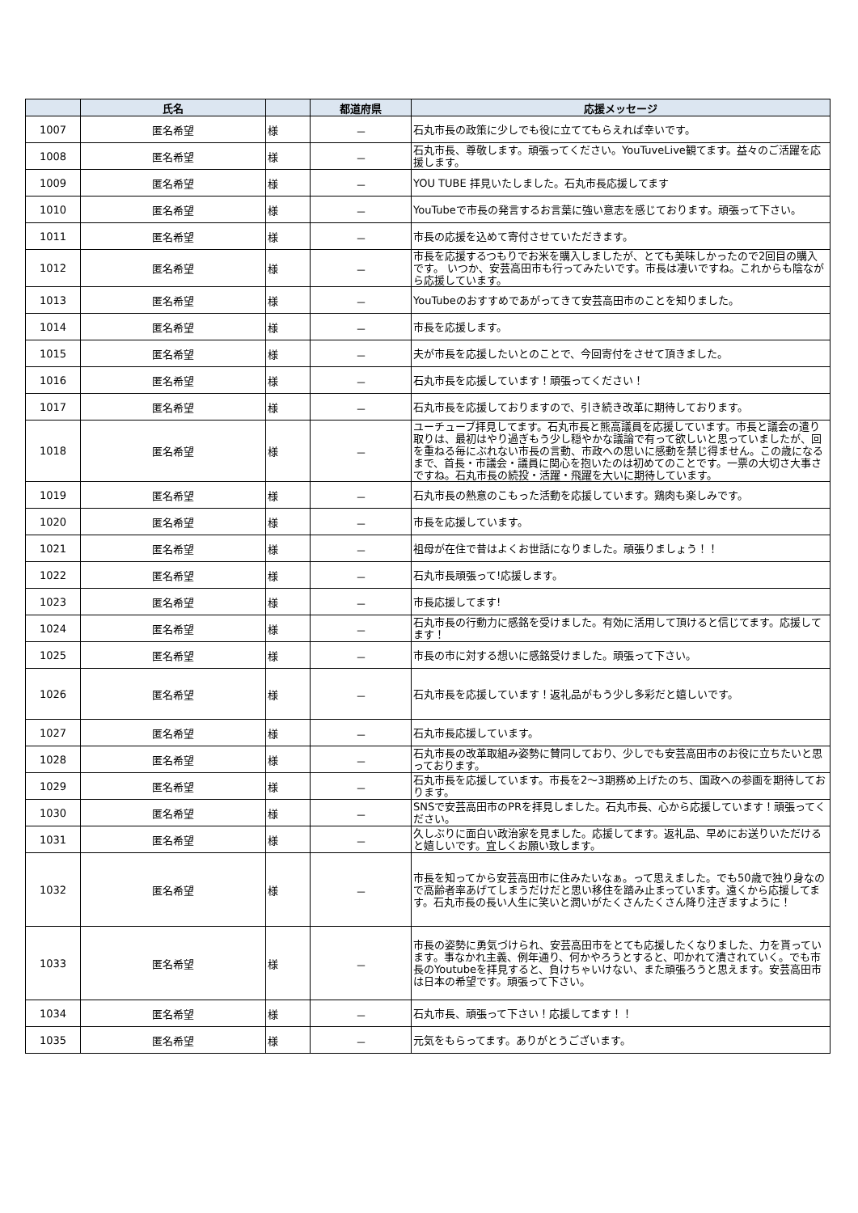| | 氏名 | | 都道府県 | 応援メッセージ |
| --- | --- | --- | --- | --- |
| 1007 | 匿名希望 | 様 | － | 石丸市長の政策に少しでも役に立ててもらえれば幸いです。 |
| 1008 | 匿名希望 | 様 | － | 石丸市長、尊敬します。頑張ってください。YouTuveLive観てます。益々のご活躍を応援します。 |
| 1009 | 匿名希望 | 様 | － | YOU TUBE 拝見いたしました。石丸市長応援してます |
| 1010 | 匿名希望 | 様 | － | YouTubeで市長の発言するお言葉に強い意志を感じております。頑張って下さい。 |
| 1011 | 匿名希望 | 様 | － | 市長の応援を込めて寄付させていただきます。 |
| 1012 | 匿名希望 | 様 | － | 市長を応援するつもりでお米を購入しましたが、とても美味しかったので2回目の購入です。 いつか、安芸高田市も行ってみたいです。市長は凄いですね。これからも陰ながら応援しています。 |
| 1013 | 匿名希望 | 様 | － | YouTubeのおすすめであがってきて安芸高田市のことを知りました。 |
| 1014 | 匿名希望 | 様 | － | 市長を応援します。 |
| 1015 | 匿名希望 | 様 | － | 夫が市長を応援したいとのことで、今回寄付をさせて頂きました。 |
| 1016 | 匿名希望 | 様 | － | 石丸市長を応援しています！頑張ってください！ |
| 1017 | 匿名希望 | 様 | － | 石丸市長を応援しておりますので、引き続き改革に期待しております。 |
| 1018 | 匿名希望 | 様 | － | ユーチューブ拝見してます。石丸市長と熊高議員を応援しています。市長と議会の遣り取りは、最初はやり過ぎもう少し穏やかな議論で有って欲しいと思っていましたが、回を重ねる毎にぶれない市長の言動、市政への思いに感動を禁じ得ません。この歳になるまで、首長・市議会・議員に関心を抱いたのは初めてのことです。一票の大切さ大事さですね。石丸市長の続投・活躍・飛躍を大いに期待しています。 |
| 1019 | 匿名希望 | 様 | － | 石丸市長の熱意のこもった活動を応援しています。鶏肉も楽しみです。 |
| 1020 | 匿名希望 | 様 | － | 市長を応援しています。 |
| 1021 | 匿名希望 | 様 | － | 祖母が在住で昔はよくお世話になりました。頑張りましょう！！ |
| 1022 | 匿名希望 | 様 | － | 石丸市長頑張って!応援します。 |
| 1023 | 匿名希望 | 様 | － | 市長応援してます! |
| 1024 | 匿名希望 | 様 | － | 石丸市長の行動力に感銘を受けました。有効に活用して頂けると信じてます。応援してます！ |
| 1025 | 匿名希望 | 様 | － | 市長の市に対する想いに感銘受けました。頑張って下さい。 |
| 1026 | 匿名希望 | 様 | － | 石丸市長を応援しています！返礼品がもう少し多彩だと嬉しいです。 |
| 1027 | 匿名希望 | 様 | － | 石丸市長応援しています。 |
| 1028 | 匿名希望 | 様 | － | 石丸市長の改革取組み姿勢に賛同しており、少しでも安芸高田市のお役に立ちたいと思っております。 |
| 1029 | 匿名希望 | 様 | － | 石丸市長を応援しています。市長を2～3期務め上げたのち、国政への参画を期待しております。 |
| 1030 | 匿名希望 | 様 | － | SNSで安芸高田市のPRを拝見しました。石丸市長、心から応援しています！頑張ってください。 |
| 1031 | 匿名希望 | 様 | － | 久しぶりに面白い政治家を見ました。応援してます。返礼品、早めにお送りいただけると嬉しいです。宜しくお願い致します。 |
| 1032 | 匿名希望 | 様 | － | 市長を知ってから安芸高田市に住みたいなぁ。って思えました。でも50歳で独り身なので高齢者率あげてしまうだけだと思い移住を踏み止まっています。遠くから応援してます。石丸市長の長い人生に笑いと潤いがたくさんたくさん降り注ぎますように！ |
| 1033 | 匿名希望 | 様 | － | 市長の姿勢に勇気づけられ、安芸高田市をとても応援したくなりました、力を貰っています。事なかれ主義、例年通り、何かやろうとすると、叩かれて潰されていく。でも市長のYoutubeを拝見すると、負けちゃいけない、また頑張ろうと思えます。安芸高田市は日本の希望です。頑張って下さい。 |
| 1034 | 匿名希望 | 様 | － | 石丸市長、頑張って下さい！応援してます！！ |
| 1035 | 匿名希望 | 様 | － | 元気をもらってます。ありがとうございます。 |